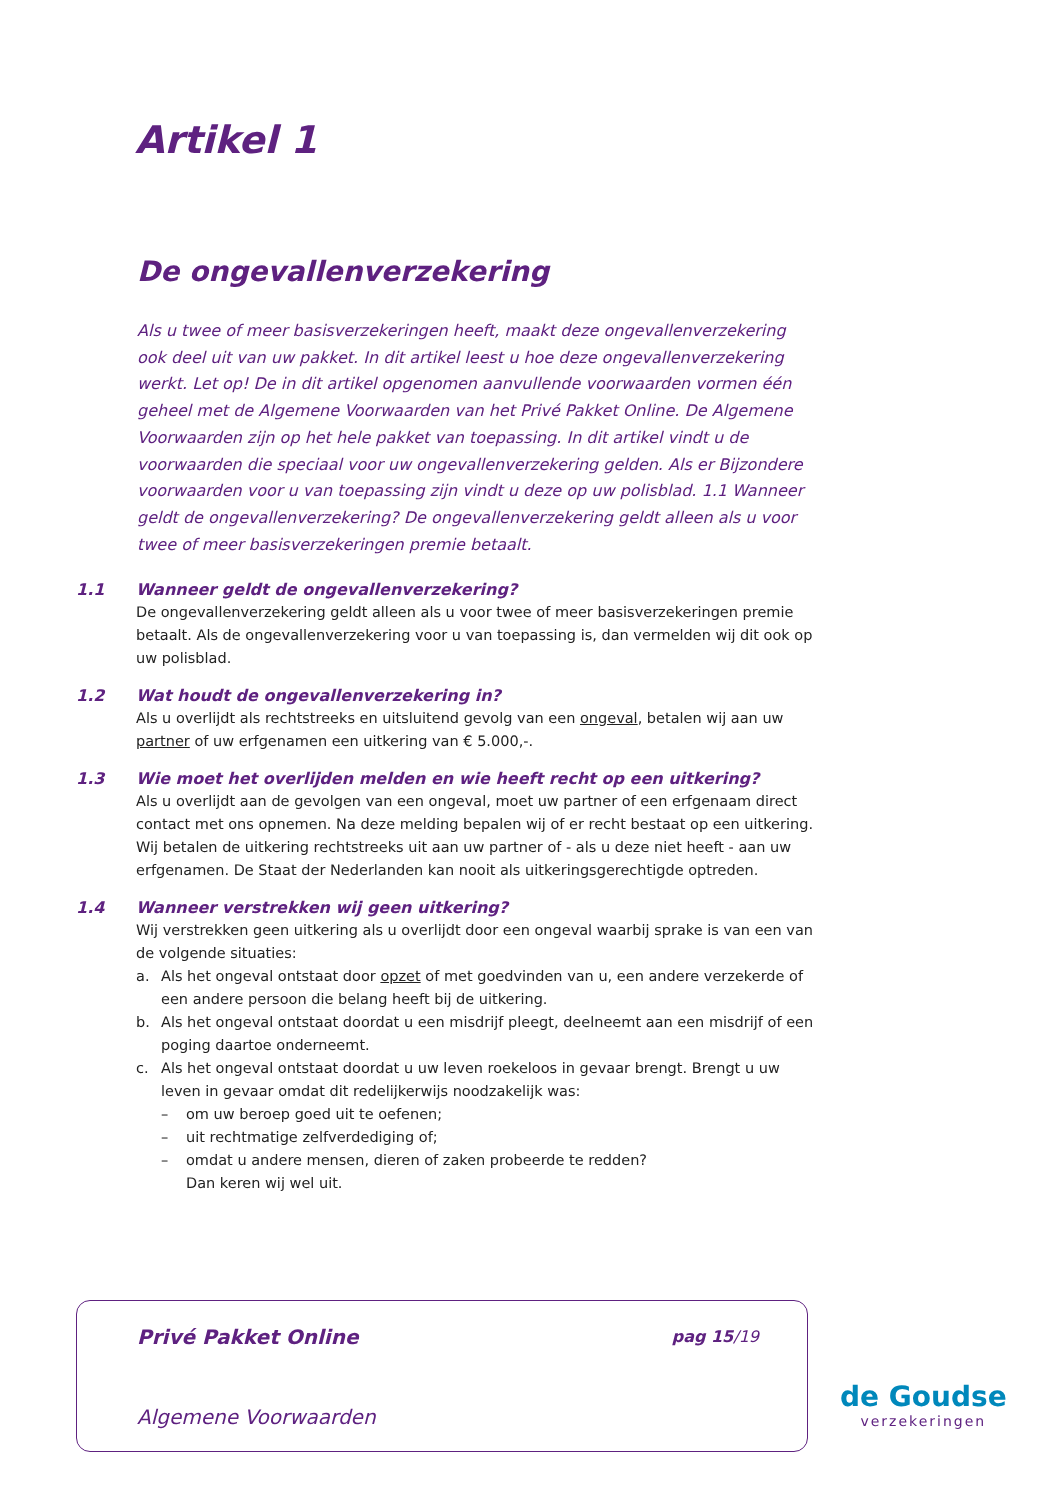Artikel 1
De ongevallenverzekering
Als u twee of meer basisverzekeringen heeft, maakt deze ongevallenverzekering ook deel uit van uw pakket. In dit artikel leest u hoe deze ongevallenverzekering werkt. Let op! De in dit artikel opgenomen aanvullende voorwaarden vormen één geheel met de Algemene Voorwaarden van het Privé Pakket Online. De Algemene Voorwaarden zijn op het hele pakket van toepassing. In dit artikel vindt u de voorwaarden die speciaal voor uw ongevallenverzekering gelden. Als er Bijzondere voorwaarden voor u van toepassing zijn vindt u deze op uw polisblad. 1.1 Wanneer geldt de ongevallenverzekering? De ongevallenverzekering geldt alleen als u voor twee of meer basisverzekeringen premie betaalt.
1.1 Wanneer geldt de ongevallenverzekering?
De ongevallenverzekering geldt alleen als u voor twee of meer basisverzekeringen premie betaalt. Als de ongevallenverzekering voor u van toepassing is, dan vermelden wij dit ook op uw polisblad.
1.2 Wat houdt de ongevallenverzekering in?
Als u overlijdt als rechtstreeks en uitsluitend gevolg van een ongeval, betalen wij aan uw partner of uw erfgenamen een uitkering van € 5.000,-.
1.3 Wie moet het overlijden melden en wie heeft recht op een uitkering?
Als u overlijdt aan de gevolgen van een ongeval, moet uw partner of een erfgenaam direct contact met ons opnemen. Na deze melding bepalen wij of er recht bestaat op een uitkering. Wij betalen de uitkering rechtstreeks uit aan uw partner of - als u deze niet heeft - aan uw erfgenamen. De Staat der Nederlanden kan nooit als uitkeringsgerechtigde optreden.
1.4 Wanneer verstrekken wij geen uitkering?
Wij verstrekken geen uitkering als u overlijdt door een ongeval waarbij sprake is van een van de volgende situaties:
a. Als het ongeval ontstaat door opzet of met goedvinden van u, een andere verzekerde of een andere persoon die belang heeft bij de uitkering.
b. Als het ongeval ontstaat doordat u een misdrijf pleegt, deelneemt aan een misdrijf of een poging daartoe onderneemt.
c. Als het ongeval ontstaat doordat u uw leven roekeloos in gevaar brengt. Brengt u uw leven in gevaar omdat dit redelijkerwijs noodzakelijk was:
– om uw beroep goed uit te oefenen;
– uit rechtmatige zelfverdediging of;
– omdat u andere mensen, dieren of zaken probeerde te redden?
Dan keren wij wel uit.
Privé Pakket Online pag 15/19
Algemene Voorwaarden
de Goudse
verzekeringen